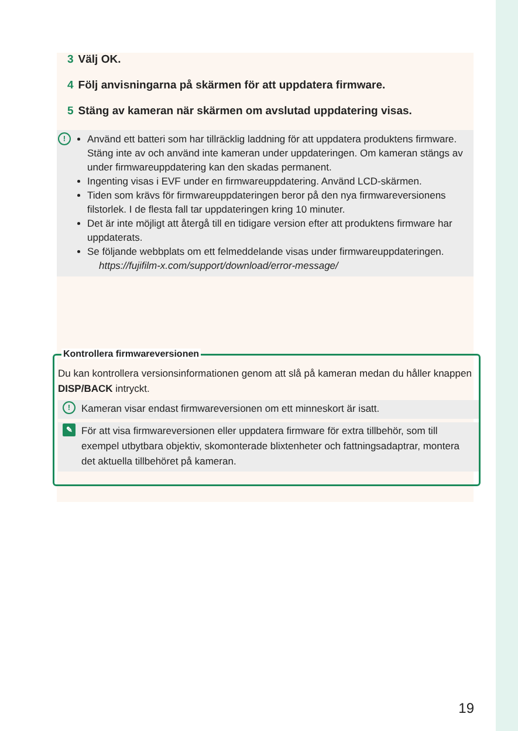3 Välj OK.
4 Följ anvisningarna på skärmen för att uppdatera firmware.
5 Stäng av kameran när skärmen om avslutad uppdatering visas.
!
Använd ett batteri som har tillräcklig laddning för att uppdatera produktens firmware. Stäng inte av och använd inte kameran under uppdateringen. Om kameran stängs av under firmwareuppdatering kan den skadas permanent.
Ingenting visas i EVF under en firmwareuppdatering. Använd LCD-skärmen.
Tiden som krävs för firmwareuppdateringen beror på den nya firmwareversionens filstorlek. I de flesta fall tar uppdateringen kring 10 minuter.
Det är inte möjligt att återgå till en tidigare version efter att produktens firmware har uppdaterats.
Se följande webbplats om ett felmeddelande visas under firmwareuppdateringen.
https://fujifilm-x.com/support/download/error-message/
Kontrollera firmwareversionen
Du kan kontrollera versionsinformationen genom att slå på kameran medan du håller knappen DISP/BACK intryckt.
!
Kameran visar endast firmwareversionen om ett minneskort är isatt.
✎
För att visa firmwareversionen eller uppdatera firmware för extra tillbehör, som till exempel utbytbara objektiv, skomonterade blixtenheter och fattningsadaptrar, montera det aktuella tillbehöret på kameran.
19